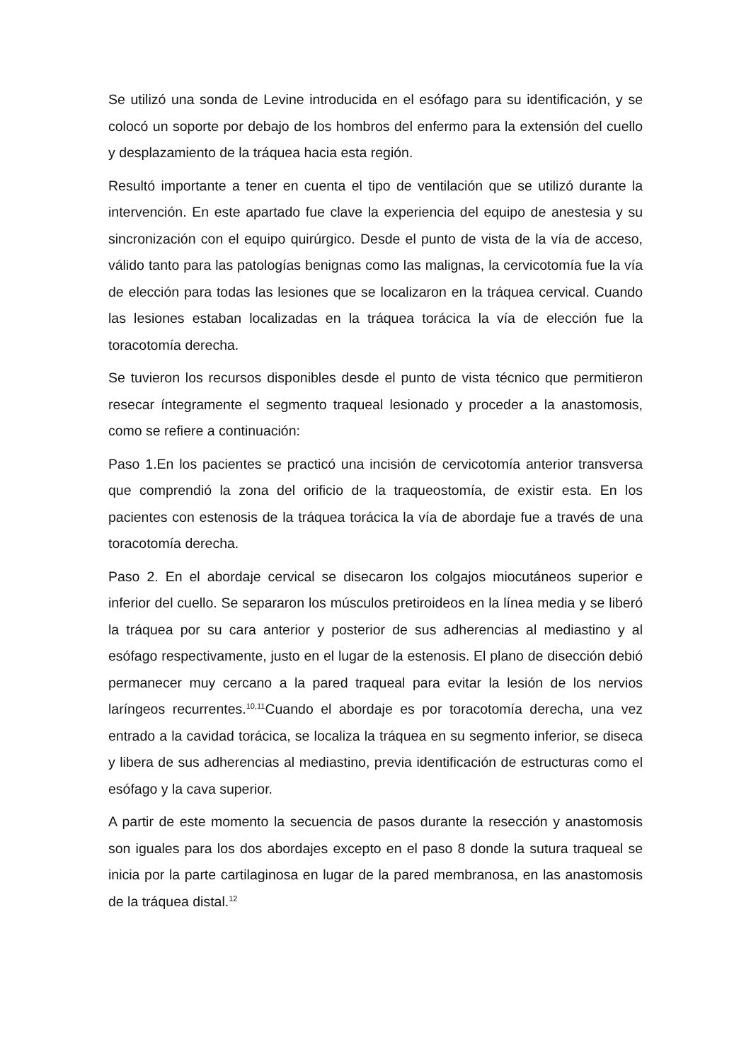Se utilizó una sonda de Levine introducida en el esófago para su identificación, y se colocó un soporte por debajo de los hombros del enfermo para la extensión del cuello y desplazamiento de la tráquea hacia esta región.
Resultó importante a tener en cuenta el tipo de ventilación que se utilizó durante la intervención. En este apartado fue clave la experiencia del equipo de anestesia y su sincronización con el equipo quirúrgico. Desde el punto de vista de la vía de acceso, válido tanto para las patologías benignas como las malignas, la cervicotomía fue la vía de elección para todas las lesiones que se localizaron en la tráquea cervical. Cuando las lesiones estaban localizadas en la tráquea torácica la vía de elección fue la toracotomía derecha.
Se tuvieron los recursos disponibles desde el punto de vista técnico que permitieron resecar íntegramente el segmento traqueal lesionado y proceder a la anastomosis, como se refiere a continuación:
Paso 1.En los pacientes se practicó una incisión de cervicotomía anterior transversa que comprendió la zona del orificio de la traqueostomía, de existir esta. En los pacientes con estenosis de la tráquea torácica la vía de abordaje fue a través de una toracotomía derecha.
Paso 2. En el abordaje cervical se disecaron los colgajos miocutáneos superior e inferior del cuello. Se separaron los músculos pretiroideos en la línea media y se liberó la tráquea por su cara anterior y posterior de sus adherencias al mediastino y al esófago respectivamente, justo en el lugar de la estenosis. El plano de disección debió permanecer muy cercano a la pared traqueal para evitar la lesión de los nervios laríngeos recurrentes.<sup>10,11</sup>Cuando el abordaje es por toracotomía derecha, una vez entrado a la cavidad torácica, se localiza la tráquea en su segmento inferior, se diseca y libera de sus adherencias al mediastino, previa identificación de estructuras como el esófago y la cava superior.
A partir de este momento la secuencia de pasos durante la resección y anastomosis son iguales para los dos abordajes excepto en el paso 8 donde la sutura traqueal se inicia por la parte cartilaginosa en lugar de la pared membranosa, en las anastomosis de la tráquea distal.<sup>12</sup>